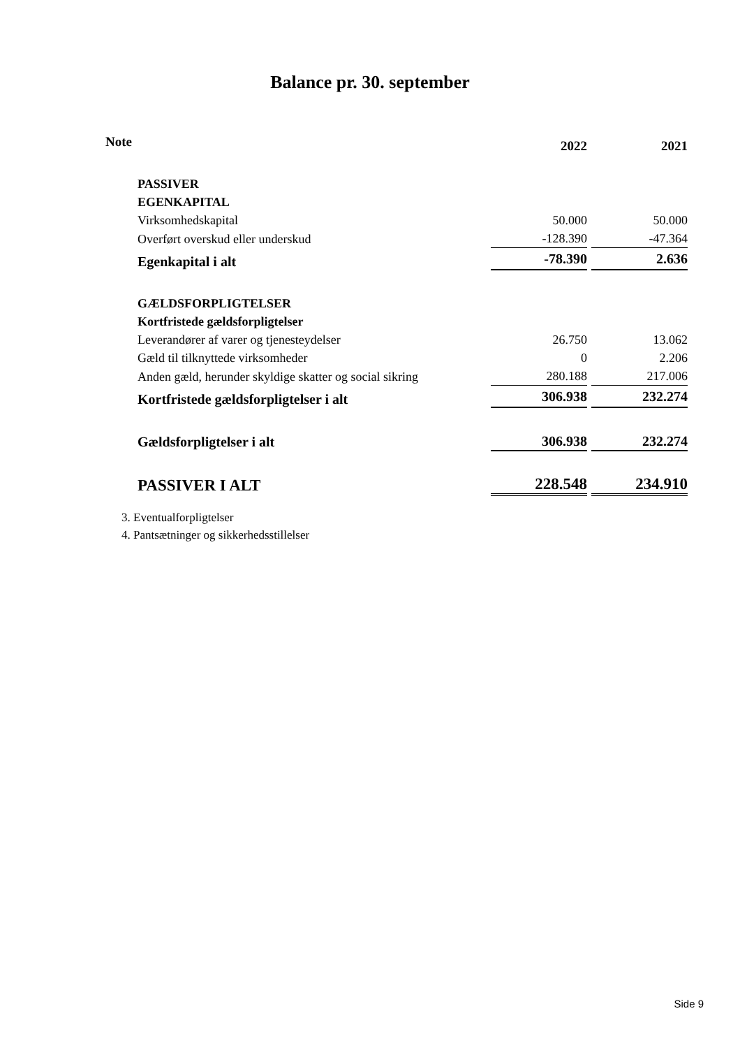Balance pr. 30. september
| Note | | 2022 | 2021 |
| --- | --- | --- | --- |
| | PASSIVER | | |
| | EGENKAPITAL | | |
| | Virksomhedskapital | 50.000 | 50.000 |
| | Overført overskud eller underskud | -128.390 | -47.364 |
| | Egenkapital i alt | -78.390 | 2.636 |
| | GÆLDSFORPLIGTELSER | | |
| | Kortfristede gældsforpligtelser | | |
| | Leverandører af varer og tjenesteydelser | 26.750 | 13.062 |
| | Gæld til tilknyttede virksomheder | 0 | 2.206 |
| | Anden gæld, herunder skyldige skatter og social sikring | 280.188 | 217.006 |
| | Kortfristede gældsforpligtelser i alt | 306.938 | 232.274 |
| | Gældsforpligtelser i alt | 306.938 | 232.274 |
| | PASSIVER I ALT | 228.548 | 234.910 |
3. Eventualforpligtelser
4. Pantsætninger og sikkerhedsstillelser
Side 9